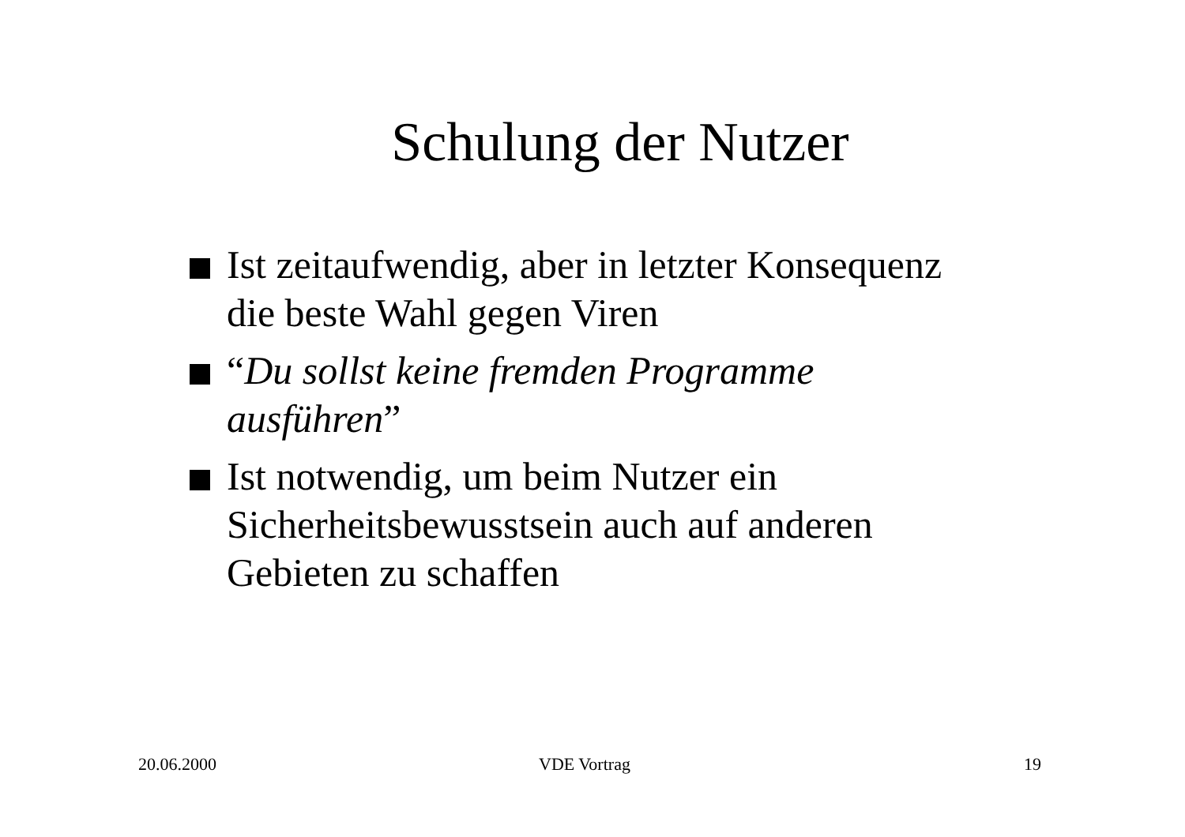Schulung der Nutzer
Ist zeitaufwendig, aber in letzter Konsequenz die beste Wahl gegen Viren
“Du sollst keine fremden Programme ausführen”
Ist notwendig, um beim Nutzer ein Sicherheitsbewusstsein auch auf anderen Gebieten zu schaffen
20.06.2000 VDE Vortrag 19